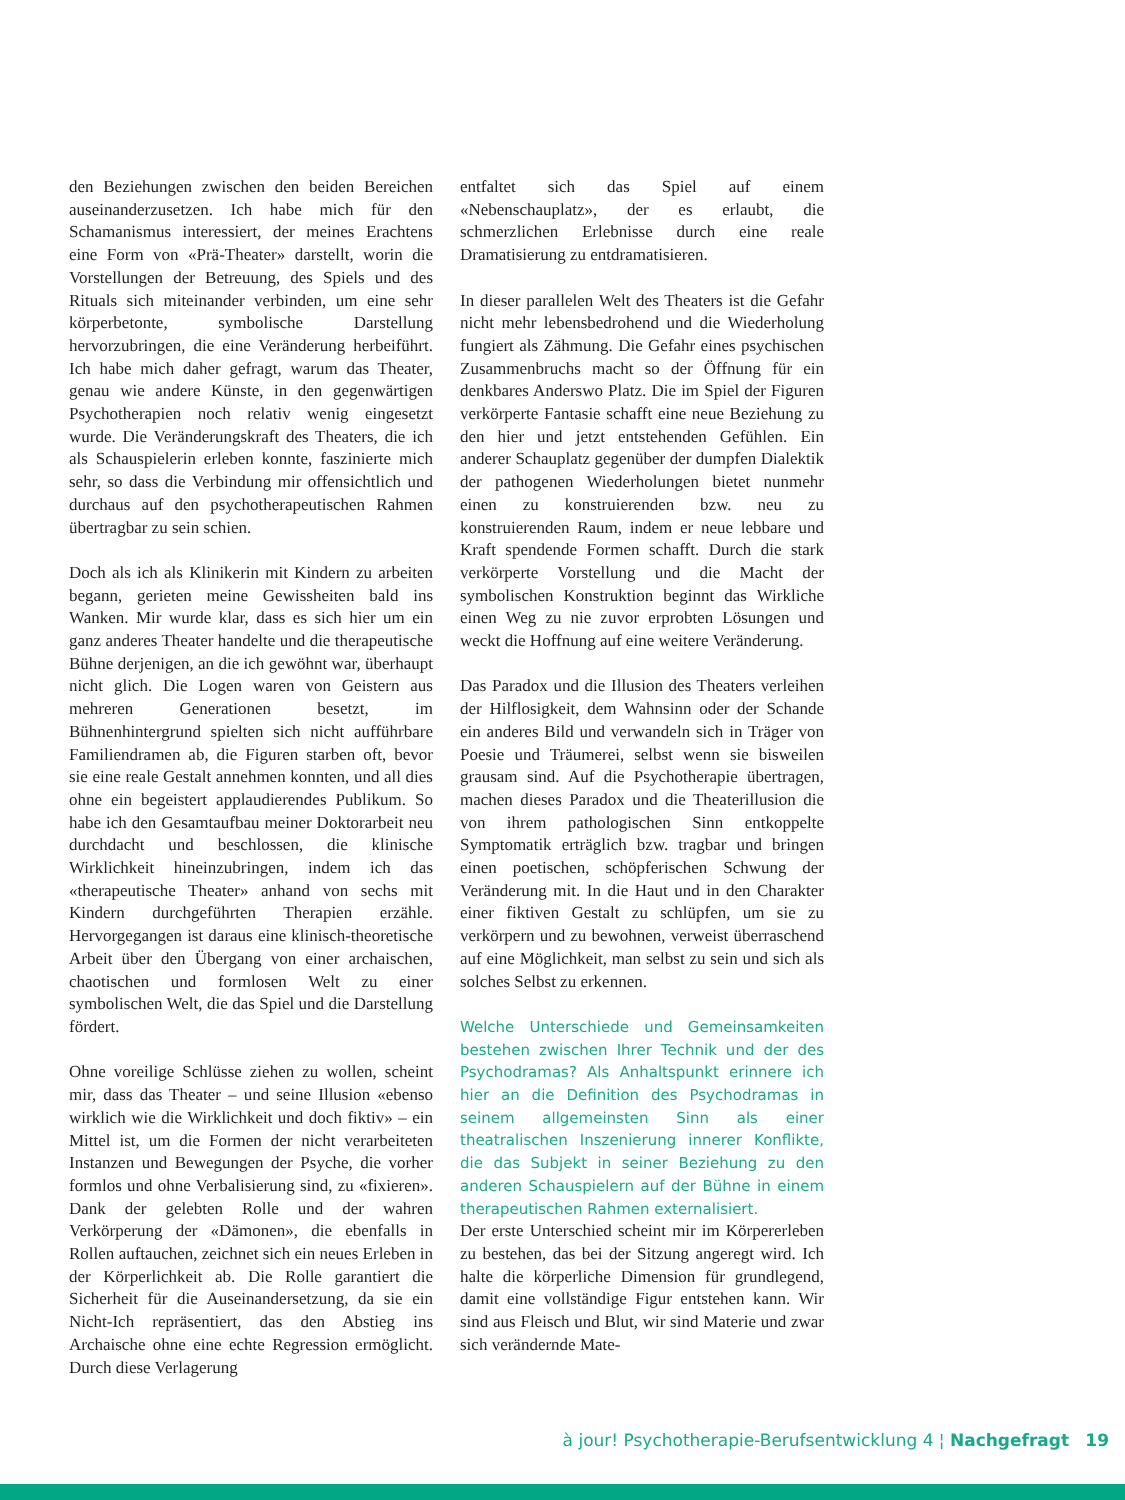den Beziehungen zwischen den beiden Bereichen auseinanderzusetzen. Ich habe mich für den Schamanismus interessiert, der meines Erachtens eine Form von «Prä-Theater» darstellt, worin die Vorstellungen der Betreuung, des Spiels und des Rituals sich miteinander verbinden, um eine sehr körperbetonte, symbolische Darstellung hervorzubringen, die eine Veränderung herbeiführt. Ich habe mich daher gefragt, warum das Theater, genau wie andere Künste, in den gegenwärtigen Psychotherapien noch relativ wenig eingesetzt wurde. Die Veränderungskraft des Theaters, die ich als Schauspielerin erleben konnte, faszinierte mich sehr, so dass die Verbindung mir offensichtlich und durchaus auf den psychotherapeutischen Rahmen übertragbar zu sein schien.
Doch als ich als Klinikerin mit Kindern zu arbeiten begann, gerieten meine Gewissheiten bald ins Wanken. Mir wurde klar, dass es sich hier um ein ganz anderes Theater handelte und die therapeutische Bühne derjenigen, an die ich gewöhnt war, überhaupt nicht glich. Die Logen waren von Geistern aus mehreren Generationen besetzt, im Bühnenhintergrund spielten sich nicht aufführbare Familiendramen ab, die Figuren starben oft, bevor sie eine reale Gestalt annehmen konnten, und all dies ohne ein begeistert applaudierendes Publikum. So habe ich den Gesamtaufbau meiner Doktorarbeit neu durchdacht und beschlossen, die klinische Wirklichkeit hineinzubringen, indem ich das «therapeutische Theater» anhand von sechs mit Kindern durchgeführten Therapien erzähle. Hervorgegangen ist daraus eine klinisch-theoretische Arbeit über den Übergang von einer archaischen, chaotischen und formlosen Welt zu einer symbolischen Welt, die das Spiel und die Darstellung fördert.
Ohne voreilige Schlüsse ziehen zu wollen, scheint mir, dass das Theater – und seine Illusion «ebenso wirklich wie die Wirklichkeit und doch fiktiv» – ein Mittel ist, um die Formen der nicht verarbeiteten Instanzen und Bewegungen der Psyche, die vorher formlos und ohne Verbalisierung sind, zu «fixieren». Dank der gelebten Rolle und der wahren Verkörperung der «Dämonen», die ebenfalls in Rollen auftauchen, zeichnet sich ein neues Erleben in der Körperlichkeit ab. Die Rolle garantiert die Sicherheit für die Auseinandersetzung, da sie ein Nicht-Ich repräsentiert, das den Abstieg ins Archaische ohne eine echte Regression ermöglicht. Durch diese Verlagerung
entfaltet sich das Spiel auf einem «Nebenschauplatz», der es erlaubt, die schmerzlichen Erlebnisse durch eine reale Dramatisierung zu entdramatisieren.
In dieser parallelen Welt des Theaters ist die Gefahr nicht mehr lebensbedrohend und die Wiederholung fungiert als Zähmung. Die Gefahr eines psychischen Zusammenbruchs macht so der Öffnung für ein denkbares Anderswo Platz. Die im Spiel der Figuren verkörperte Fantasie schafft eine neue Beziehung zu den hier und jetzt entstehenden Gefühlen. Ein anderer Schauplatz gegenüber der dumpfen Dialektik der pathogenen Wiederholungen bietet nunmehr einen zu konstruierenden bzw. neu zu konstruierenden Raum, indem er neue lebbare und Kraft spendende Formen schafft. Durch die stark verkörperte Vorstellung und die Macht der symbolischen Konstruktion beginnt das Wirkliche einen Weg zu nie zuvor erprobten Lösungen und weckt die Hoffnung auf eine weitere Veränderung.
Das Paradox und die Illusion des Theaters verleihen der Hilflosigkeit, dem Wahnsinn oder der Schande ein anderes Bild und verwandeln sich in Träger von Poesie und Träumerei, selbst wenn sie bisweilen grausam sind. Auf die Psychotherapie übertragen, machen dieses Paradox und die Theaterillusion die von ihrem pathologischen Sinn entkoppelte Symptomatik erträglich bzw. tragbar und bringen einen poetischen, schöpferischen Schwung der Veränderung mit. In die Haut und in den Charakter einer fiktiven Gestalt zu schlüpfen, um sie zu verkörpern und zu bewohnen, verweist überraschend auf eine Möglichkeit, man selbst zu sein und sich als solches Selbst zu erkennen.
Welche Unterschiede und Gemeinsamkeiten bestehen zwischen Ihrer Technik und der des Psychodramas? Als Anhaltspunkt erinnere ich hier an die Definition des Psychodramas in seinem allgemeinsten Sinn als einer theatralischen Inszenierung innerer Konflikte, die das Subjekt in seiner Beziehung zu den anderen Schauspielern auf der Bühne in einem therapeutischen Rahmen externalisiert.
Der erste Unterschied scheint mir im Körpererleben zu bestehen, das bei der Sitzung angeregt wird. Ich halte die körperliche Dimension für grundlegend, damit eine vollständige Figur entstehen kann. Wir sind aus Fleisch und Blut, wir sind Materie und zwar sich verändernde Mate-
à jour! Psychotherapie-Berufsentwicklung 4 ¦ Nachgefragt 19